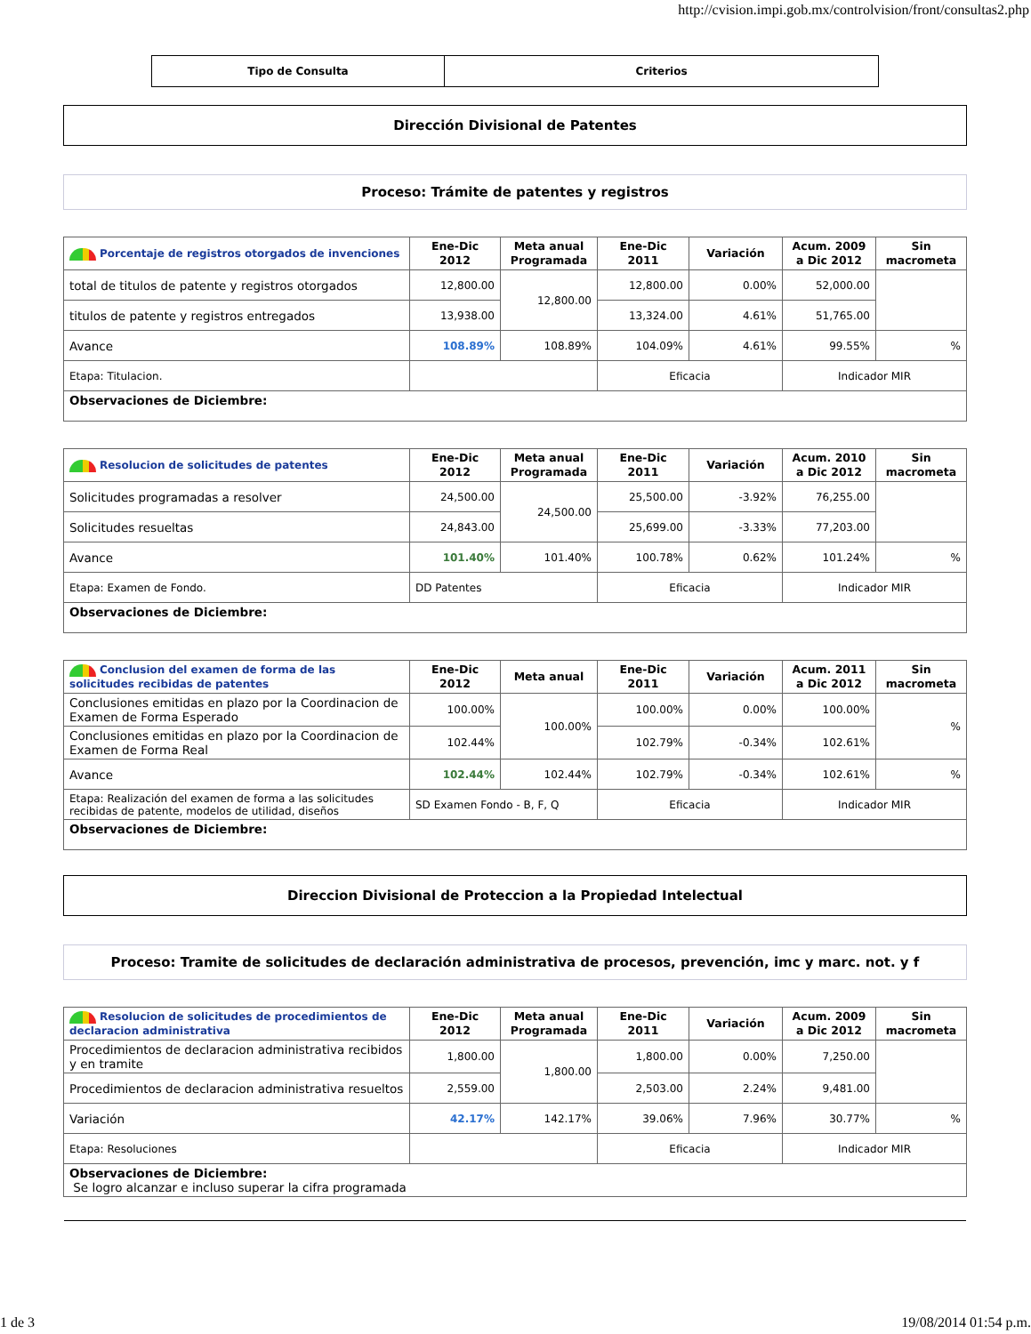http://cvision.impi.gob.mx/controlvision/front/consultas2.php
| Tipo de Consulta | Criterios |
Dirección Divisional de Patentes
Proceso: Trámite de patentes y registros
| Porcentaje de registros otorgados de invenciones | Ene-Dic 2012 | Meta anual Programada | Ene-Dic 2011 | Variación | Acum. 2009 a Dic 2012 | Sin macrometa |
| --- | --- | --- | --- | --- | --- | --- |
| total de titulos de patente y registros otorgados | 12,800.00 | 12,800.00 | 12,800.00 | 0.00% | 52,000.00 | |
| titulos de patente y registros entregados | 13,938.00 | | 13,324.00 | 4.61% | 51,765.00 | |
| Avance | 108.89% | 108.89% | 104.09% | 4.61% | 99.55% | % |
| Etapa: Titulacion. | | | Eficacia | | Indicador MIR | |
| Observaciones de Diciembre: | | | | | | |
| Resolucion de solicitudes de patentes | Ene-Dic 2012 | Meta anual Programada | Ene-Dic 2011 | Variación | Acum. 2010 a Dic 2012 | Sin macrometa |
| --- | --- | --- | --- | --- | --- | --- |
| Solicitudes programadas a resolver | 24,500.00 | 24,500.00 | 25,500.00 | -3.92% | 76,255.00 | |
| Solicitudes resueltas | 24,843.00 | | 25,699.00 | -3.33% | 77,203.00 | |
| Avance | 101.40% | 101.40% | 100.78% | 0.62% | 101.24% | % |
| Etapa: Examen de Fondo. | DD Patentes | | Eficacia | | Indicador MIR | |
| Observaciones de Diciembre: | | | | | | |
| Conclusion del examen de forma de las solicitudes recibidas de patentes | Ene-Dic 2012 | Meta anual | Ene-Dic 2011 | Variación | Acum. 2011 a Dic 2012 | Sin macrometa |
| --- | --- | --- | --- | --- | --- | --- |
| Conclusiones emitidas en plazo por la Coordinacion de Examen de Forma Esperado | 100.00% | 100.00% | 100.00% | 0.00% | 100.00% | % |
| Conclusiones emitidas en plazo por la Coordinacion de Examen de Forma Real | 102.44% | | 102.79% | -0.34% | 102.61% | |
| Avance | 102.44% | 102.44% | 102.79% | -0.34% | 102.61% | % |
| Etapa: Realización del examen de forma a las solicitudes recibidas de patente, modelos de utilidad, diseños | SD Examen Fondo - B, F, Q | | Eficacia | | Indicador MIR | |
| Observaciones de Diciembre: | | | | | | |
Direccion Divisional de Proteccion a la Propiedad Intelectual
Proceso: Tramite de solicitudes de declaración administrativa de procesos, prevención, imc y marc. not. y f
| Resolucion de solicitudes de procedimientos de declaracion administrativa | Ene-Dic 2012 | Meta anual Programada | Ene-Dic 2011 | Variación | Acum. 2009 a Dic 2012 | Sin macrometa |
| --- | --- | --- | --- | --- | --- | --- |
| Procedimientos de declaracion administrativa recibidos y en tramite | 1,800.00 | 1,800.00 | 1,800.00 | 0.00% | 7,250.00 | |
| Procedimientos de declaracion administrativa resueltos | 2,559.00 | | 2,503.00 | 2.24% | 9,481.00 | |
| Variación | 42.17% | 142.17% | 39.06% | 7.96% | 30.77% | % |
| Etapa: Resoluciones | | | Eficacia | | Indicador MIR | |
| Observaciones de Diciembre: Se logro alcanzar e incluso superar la cifra programada | | | | | | |
1 de 3 19/08/2014 01:54 p.m.